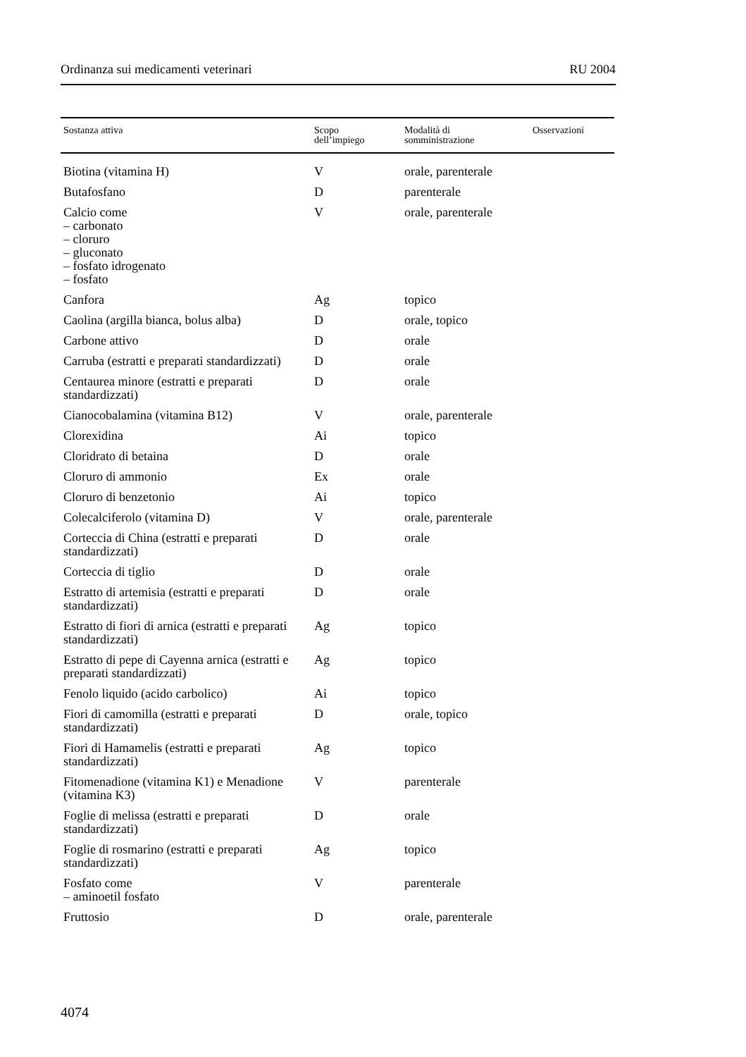Ordinanza sui medicamenti veterinari RU 2004
| Sostanza attiva | Scopo dell’impiego | Modalità di somministrazione | Osservazioni |
| --- | --- | --- | --- |
| Biotina (vitamina H) | V | orale, parenterale | |
| Butafosfano | D | parenterale | |
| Calcio come – carbonato – cloruro – gluconato – fosfato idrogenato – fosfato | V | orale, parenterale | |
| Canfora | Ag | topico | |
| Caolina (argilla bianca, bolus alba) | D | orale, topico | |
| Carbone attivo | D | orale | |
| Carruba (estratti e preparati standardizzati) | D | orale | |
| Centaurea minore (estratti e preparati standardizzati) | D | orale | |
| Cianocobalamina (vitamina B12) | V | orale, parenterale | |
| Clorexidina | Ai | topico | |
| Cloridrato di betaina | D | orale | |
| Cloruro di ammonio | Ex | orale | |
| Cloruro di benzetonio | Ai | topico | |
| Colecalciferolo (vitamina D) | V | orale, parenterale | |
| Corteccia di China (estratti e preparati standardizzati) | D | orale | |
| Corteccia di tiglio | D | orale | |
| Estratto di artemisia (estratti e preparati standardizzati) | D | orale | |
| Estratto di fiori di arnica (estratti e preparati standardizzati) | Ag | topico | |
| Estratto di pepe di Cayenna arnica (estratti e preparati standardizzati) | Ag | topico | |
| Fenolo liquido (acido carbolico) | Ai | topico | |
| Fiori di camomilla (estratti e preparati standardizzati) | D | orale, topico | |
| Fiori di Hamamelis (estratti e preparati standardizzati) | Ag | topico | |
| Fitomenadione (vitamina K1) e Menadione (vitamina K3) | V | parenterale | |
| Foglie di melissa (estratti e preparati standardizzati) | D | orale | |
| Foglie di rosmarino (estratti e preparati standardizzati) | Ag | topico | |
| Fosfato come – aminoetil fosfato | V | parenterale | |
| Fruttosio | D | orale, parenterale | |
4074